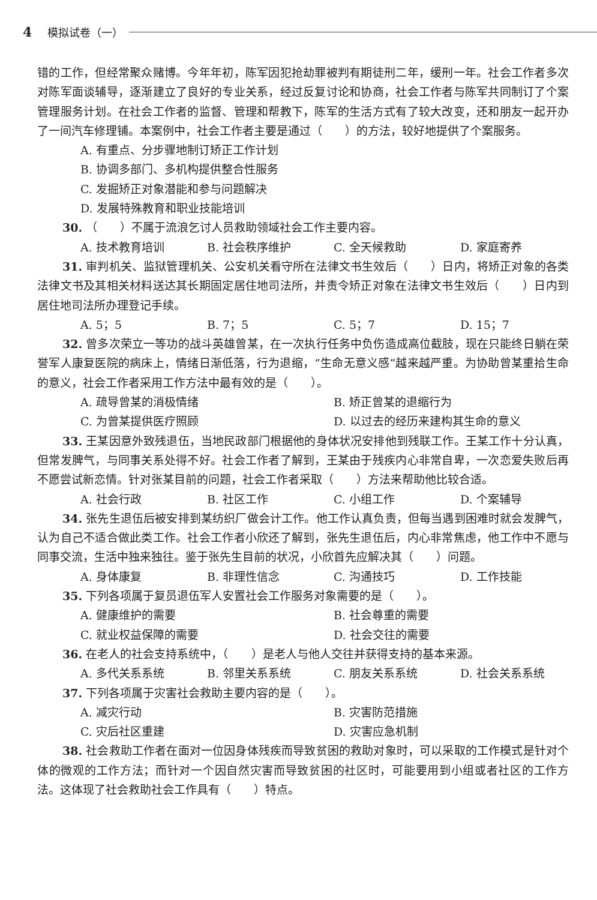4 模拟试卷（一）
错的工作，但经常聚众赌博。今年年初，陈军因犯抢劫罪被判有期徒刑二年，缓刑一年。社会工作者多次对陈军面谈辅导，逐渐建立了良好的专业关系，经过反复讨论和协商，社会工作者与陈军共同制订了个案管理服务计划。在社会工作者的监督、管理和帮教下，陈军的生活方式有了较大改变，还和朋友一起开办了一间汽车修理铺。本案例中，社会工作者主要是通过（　　）的方法，较好地提供了个案服务。
A. 有重点、分步骤地制订矫正工作计划
B. 协调多部门、多机构提供整合性服务
C. 发掘矫正对象潜能和参与问题解决
D. 发展特殊教育和职业技能培训
30. （　　）不属于流浪乞讨人员救助领域社会工作主要内容。
A. 技术教育培训 B. 社会秩序维护 C. 全天候救助 D. 家庭寄养
31. 审判机关、监狱管理机关、公安机关看守所在法律文书生效后（　　）日内，将矫正对象的各类法律文书及其相关材料送达其长期固定居住地司法所，并责令矫正对象在法律文书生效后（　　）日内到居住地司法所办理登记手续。
A. 5；5 B. 7；5 C. 5；7 D. 15；7
32. 曾多次荣立一等功的战斗英雄曾某，在一次执行任务中负伤造成高位截肢，现在只能终日躺在荣誉军人康复医院的病床上，情绪日渐低落，行为退缩，“生命无意义感”越来越严重。为协助曾某重拾生命的意义，社会工作者采用工作方法中最有效的是（　　）。
A. 疏导曾某的消极情绪 B. 矫正曾某的退缩行为
C. 为曾某提供医疗照顾 D. 以过去的经历来建构其生命的意义
33. 王某因意外致残退伍，当地民政部门根据他的身体状况安排他到残联工作。王某工作十分认真，但常发脾气，与同事关系处得不好。社会工作者了解到，王某由于残疾内心非常自卑，一次恋爱失败后再不愿尝试新恋情。针对张某目前的问题，社会工作者采取（　　）方法来帮助他比较合适。
A. 社会行政 B. 社区工作 C. 小组工作 D. 个案辅导
34. 张先生退伍后被安排到某纺织厂做会计工作。他工作认真负责，但每当遇到困难时就会发脾气，认为自己不适合做此类工作。社会工作者小欣还了解到，张先生退伍后，内心非常焦虑，他工作中不愿与同事交流，生活中独来独往。鉴于张先生目前的状况，小欣首先应解决其（　　）问题。
A. 身体康复 B. 非理性信念 C. 沟通技巧 D. 工作技能
35. 下列各项属于复员退伍军人安置社会工作服务对象需要的是（　　）。
A. 健康维护的需要 B. 社会尊重的需要
C. 就业权益保障的需要 D. 社会交往的需要
36. 在老人的社会支持系统中，（　　）是老人与他人交往并获得支持的基本来源。
A. 多代关系系统 B. 邻里关系系统 C. 朋友关系系统 D. 社会关系系统
37. 下列各项属于灾害社会救助主要内容的是（　　）。
A. 减灾行动 B. 灾害防范措施
C. 灾后社区重建 D. 灾害应急机制
38. 社会救助工作者在面对一位因身体残疾而导致贫困的救助对象时，可以采取的工作模式是针对个体的微观的工作方法；而针对一个因自然灾害而导致贫困的社区时，可能要用到小组或者社区的工作方法。这体现了社会救助社会工作具有（　　）特点。